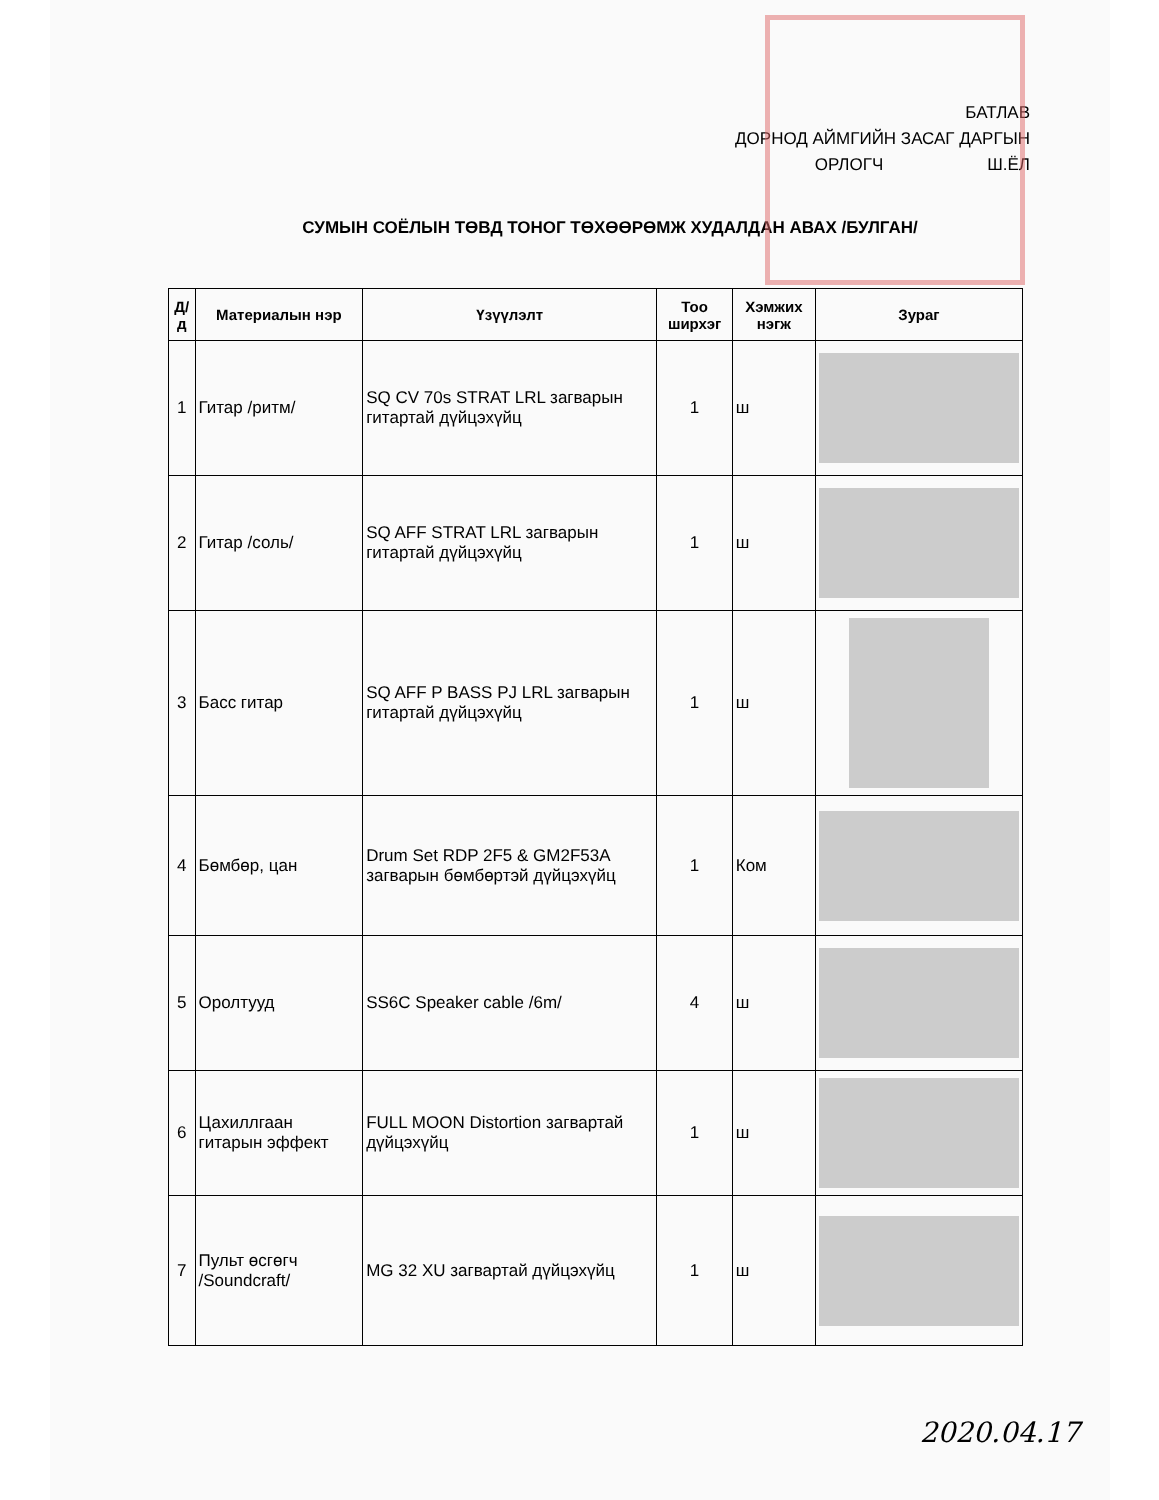БАТЛАВ
ДОРНОД АЙМГИЙН ЗАСАГ ДАРГЫН
ОРЛОГЧ Ш.ЁЛ
СУМЫН СОЁЛЫН ТӨВД ТОНОГ ТӨХӨӨРӨМЖ ХУДАЛДАН АВАХ /БУЛГАН/
| Д/д | Материалын нэр | Үзүүлэлт | Тоо ширхэг | Хэмжих нэгж | Зураг |
| --- | --- | --- | --- | --- | --- |
| 1 | Гитар /ритм/ | SQ CV 70s STRAT LRL загварын гитартай дүйцэхүйц | 1 | ш | |
| 2 | Гитар /соль/ | SQ AFF STRAT LRL загварын гитартай дүйцэхүйц | 1 | ш | |
| 3 | Басс гитар | SQ AFF P BASS PJ LRL загварын гитартай дүйцэхүйц | 1 | ш | |
| 4 | Бөмбөр, цан | Drum Set RDP 2F5 & GM2F53A загварын бөмбөртэй дүйцэхүйц | 1 | Ком | |
| 5 | Оролтууд | SS6C Speaker cable /6m/ | 4 | ш | |
| 6 | Цахиллгаан гитарын эффект | FULL MOON Distortion загвартай дүйцэхүйц | 1 | ш | |
| 7 | Пульт өсгөгч /Soundcraft/ | MG 32 XU загвартай дүйцэхүйц | 1 | ш | |
2020.04.17